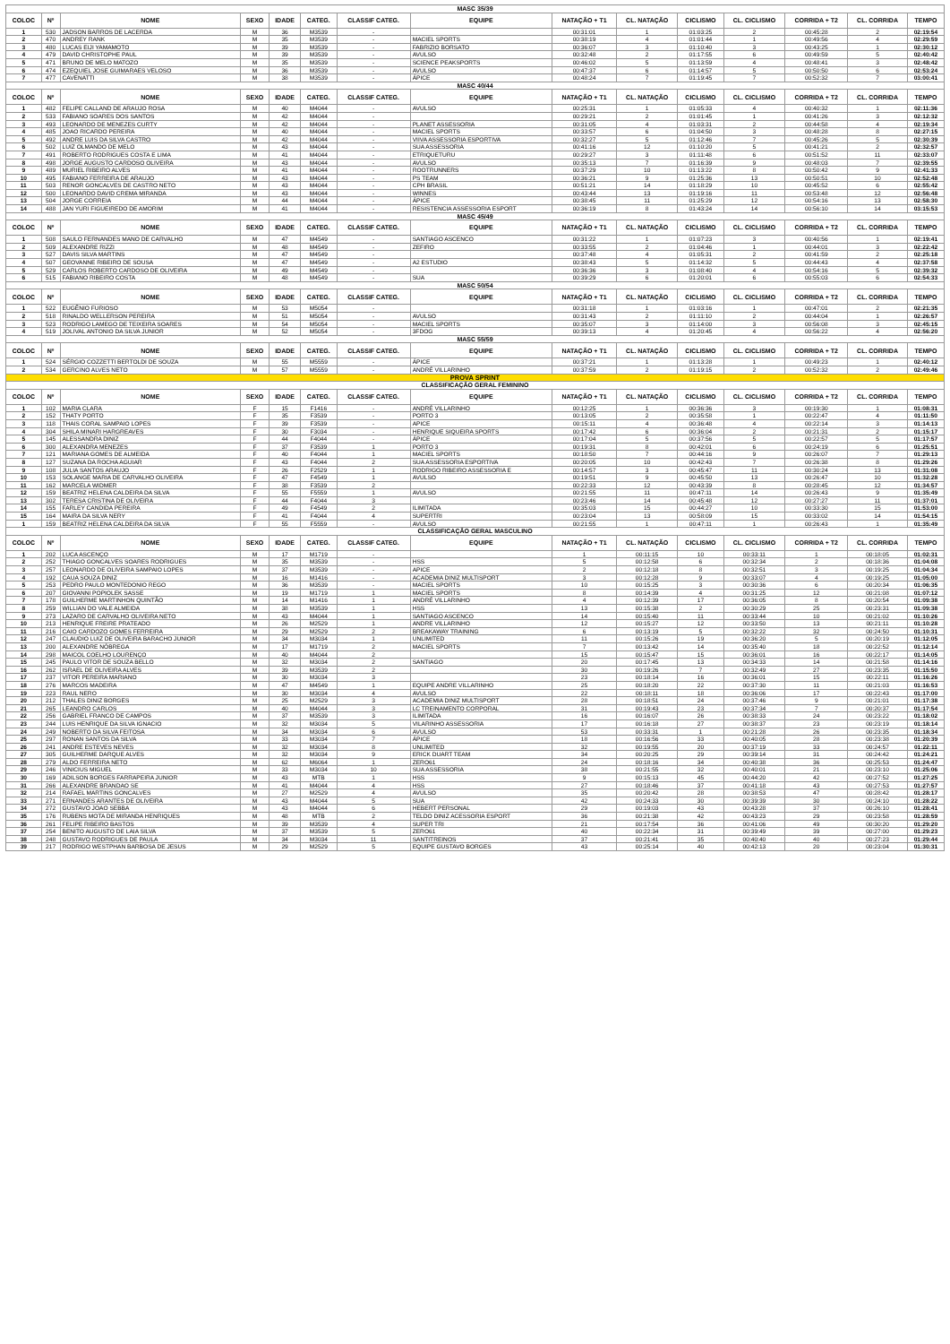| MASC 35/39 | | | | | | | | | | | | | | |
| COLOC | Nº | NOME | SEXO | IDADE | CATEG. | CLASSIF CATEG. | EQUIPE | NATAÇÃO + T1 | CL. NATAÇÃO | CICLISMO | CL. CICLISMO | CORRIDA + T2 | CL. CORRIDA | TEMPO |
| 1 | 530 | JADSON BARROS DE LACERDA | M | 36 | M3539 | - | | 00:31:01 | 1 | 01:03:25 | 2 | 00:45:28 | 2 | 02:19:54 |
| 2 | 470 | ANDREY RANK | M | 35 | M3539 | - | MACIEL SPORTS | 00:38:19 | 4 | 01:01:44 | 1 | 00:49:56 | 4 | 02:29:59 |
| 3 | 480 | LUCAS EIJI YAMAMOTO | M | 39 | M3539 | - | FABRIZIO BORSATO | 00:36:07 | 3 | 01:10:40 | 3 | 00:43:25 | 1 | 02:30:12 |
| 4 | 479 | DAVID CHRISTOPHE PAUL | M | 39 | M3539 | - | AVULSO | 00:32:48 | 2 | 01:17:55 | 6 | 00:49:59 | 5 | 02:40:42 |
| 5 | 471 | BRUNO DE MELO MATOZO | M | 35 | M3539 | - | SCIENCE PEAKSPORTS | 00:46:02 | 5 | 01:13:59 | 4 | 00:48:41 | 3 | 02:48:42 |
| 6 | 474 | EZEQUIEL JOSE GUIMARAES VELOSO | M | 36 | M3539 | - | AVULSO | 00:47:37 | 6 | 01:14:57 | 5 | 00:50:50 | 6 | 02:53:24 |
| 7 | 477 | CAVENATTI | M | 38 | M3539 | - | ÁPICE | 00:48:24 | 7 | 01:19:45 | 7 | 00:52:32 | 7 | 03:00:41 |
| MASC 40/44 | | | | | | | | | | | | | | |
| COLOC | Nº | NOME | SEXO | IDADE | CATEG. | CLASSIF CATEG. | EQUIPE | NATAÇÃO + T1 | CL. NATAÇÃO | CICLISMO | CL. CICLISMO | CORRIDA + T2 | CL. CORRIDA | TEMPO |
| 1 | 482 | FELIPE CALLAND DE ARAUJO ROSA | M | 40 | M4044 | - | AVULSO | 00:25:31 | 1 | 01:05:33 | 4 | 00:40:32 | 1 | 02:11:36 |
| 2 | 533 | FABIANO SOARES DOS SANTOS | M | 42 | M4044 | - | | 00:29:21 | 2 | 01:01:45 | 1 | 00:41:26 | 3 | 02:12:32 |
| 3 | 493 | LEONARDO DE MENEZES CURTY | M | 42 | M4044 | - | PLANET ASSESSORIA | 00:31:05 | 4 | 01:03:31 | 2 | 00:44:58 | 4 | 02:19:34 |
| 4 | 485 | JOAO RICARDO PEREIRA | M | 40 | M4044 | - | MACIEL SPORTS | 00:33:57 | 6 | 01:04:50 | 3 | 00:48:28 | 8 | 02:27:15 |
| 5 | 492 | ANDRE LUIS DA SILVA CASTRO | M | 42 | M4044 | - | VIIVA ASSESSORIA ESPORTIVA | 00:32:27 | 5 | 01:12:46 | 7 | 00:45:26 | 5 | 02:30:39 |
| 6 | 502 | LUIZ OLMANDO DE MELO | M | 43 | M4044 | - | SUA ASSESSORIA | 00:41:16 | 12 | 01:10:20 | 5 | 00:41:21 | 2 | 02:32:57 |
| 7 | 491 | ROBERTO RODRIGUES COSTA E LIMA | M | 41 | M4044 | - | ETRIQUETURU | 00:29:27 | 3 | 01:11:48 | 6 | 00:51:52 | 11 | 02:33:07 |
| 8 | 498 | JORGE AUGUSTO CARDOSO OLIVEIRA | M | 43 | M4044 | - | AVULSO | 00:35:13 | 7 | 01:16:39 | 9 | 00:48:03 | 7 | 02:39:55 |
| 9 | 489 | MURIEL RIBEIRO ALVES | M | 41 | M4044 | - | ROOTRUNNERS | 00:37:29 | 10 | 01:13:22 | 8 | 00:50:42 | 9 | 02:41:33 |
| 10 | 495 | FABIANO FERREIRA DE ARAUJO | M | 43 | M4044 | - | PS TEAM | 00:36:21 | 9 | 01:25:36 | 13 | 00:50:51 | 10 | 02:52:48 |
| 11 | 503 | RENOR GONCALVES DE CASTRO NETO | M | 43 | M4044 | - | CPH BRASIL | 00:51:21 | 14 | 01:18:29 | 10 | 00:45:52 | 6 | 02:55:42 |
| 12 | 500 | LEONARDO DAVID CREMA MIRANDA | M | 43 | M4044 | - | WINNES | 00:43:44 | 13 | 01:19:16 | 11 | 00:53:48 | 12 | 02:56:48 |
| 13 | 504 | JORGE CORREIA | M | 44 | M4044 | - | ÁPICE | 00:38:45 | 11 | 01:25:29 | 12 | 00:54:16 | 13 | 02:58:30 |
| 14 | 488 | JAN YURI FIGUEIREDO DE AMORIM | M | 41 | M4044 | - | RESISTENCIA ASSESSORIA ESPORT | 00:36:19 | 8 | 01:43:24 | 14 | 00:56:10 | 14 | 03:15:53 |
| MASC 45/49 | | | | | | | | | | | | | | |
| COLOC | Nº | NOME | SEXO | IDADE | CATEG. | CLASSIF CATEG. | EQUIPE | NATAÇÃO + T1 | CL. NATAÇÃO | CICLISMO | CL. CICLISMO | CORRIDA + T2 | CL. CORRIDA | TEMPO |
| 1 | 508 | SAULO FERNANDES MANO DE CARVALHO | M | 47 | M4549 | - | SANTIAGO ASCENCO | 00:31:22 | 1 | 01:07:23 | 3 | 00:40:56 | 1 | 02:19:41 |
| 2 | 509 | ALEXANDRE RIZZI | M | 48 | M4549 | - | ZEFIRO | 00:33:55 | 2 | 01:04:46 | 1 | 00:44:01 | 3 | 02:22:42 |
| 3 | 527 | DAVIS SILVA MARTINS | M | 47 | M4549 | - | | 00:37:48 | 4 | 01:05:31 | 2 | 00:41:59 | 2 | 02:25:18 |
| 4 | 507 | GEOVANNE RIBEIRO DE SOUSA | M | 47 | M4549 | - | A2 ESTUDIO | 00:38:43 | 5 | 01:14:32 | 5 | 00:44:43 | 4 | 02:37:58 |
| 5 | 529 | CARLOS ROBERTO CARDOSO DE OLIVEIRA | M | 49 | M4549 | - | | 00:36:36 | 3 | 01:08:40 | 4 | 00:54:16 | 5 | 02:39:32 |
| 6 | 515 | FABIANO RIBEIRO COSTA | M | 48 | M4549 | - | SUA | 00:39:29 | 6 | 01:20:01 | 6 | 00:55:03 | 6 | 02:54:33 |
| MASC 50/54 | | | | | | | | | | | | | | |
| COLOC | Nº | NOME | SEXO | IDADE | CATEG. | CLASSIF CATEG. | EQUIPE | NATAÇÃO + T1 | CL. NATAÇÃO | CICLISMO | CL. CICLISMO | CORRIDA + T2 | CL. CORRIDA | TEMPO |
| 1 | 522 | EUGÊNIO FURIOSO | M | 53 | M5054 | - | | 00:31:18 | 1 | 01:03:16 | 1 | 00:47:01 | 2 | 02:21:35 |
| 2 | 518 | RINALDO WELLERSON PEREIRA | M | 51 | M5054 | - | AVULSO | 00:31:43 | 2 | 01:11:10 | 2 | 00:44:04 | 1 | 02:26:57 |
| 3 | 523 | RODRIGO LAMEGO DE TEIXEIRA SOARES | M | 54 | M5054 | - | MACIEL SPORTS | 00:35:07 | 3 | 01:14:00 | 3 | 00:56:08 | 3 | 02:45:15 |
| 4 | 519 | JOLIVAL ANTONIO DA SILVA JUNIOR | M | 52 | M5054 | - | 3FDOG | 00:39:13 | 4 | 01:20:45 | 4 | 00:56:22 | 4 | 02:56:20 |
| MASC 55/59 | | | | | | | | | | | | | | |
| COLOC | Nº | NOME | SEXO | IDADE | CATEG. | CLASSIF CATEG. | EQUIPE | NATAÇÃO + T1 | CL. NATAÇÃO | CICLISMO | CL. CICLISMO | CORRIDA + T2 | CL. CORRIDA | TEMPO |
| 1 | 524 | SÉRGIO COZZETTI BERTOLDI DE SOUZA | M | 55 | M5559 | - | ÁPICE | 00:37:21 | 1 | 01:13:28 | 1 | 00:49:23 | 1 | 02:40:12 |
| 2 | 534 | GERCINO ALVES NETO | M | 57 | M5559 | - | ANDRÉ VILLARINHO | 00:37:59 | 2 | 01:19:15 | 2 | 00:52:32 | 2 | 02:49:46 |
| PROVA SPRINT | | | | | | | | | | | | | | |
| CLASSIFICAÇÃO GERAL FEMININO | | | | | | | | | | | | | | |
| COLOC | Nº | NOME | SEXO | IDADE | CATEG. | CLASSIF CATEG. | EQUIPE | NATAÇÃO + T1 | CL. NATAÇÃO | CICLISMO | CL. CICLISMO | CORRIDA + T2 | CL. CORRIDA | TEMPO |
| 1 | 102 | MARIA CLARA | F | 15 | F1416 | - | ANDRÉ VILLARINHO | 00:12:25 | 1 | 00:36:36 | 3 | 00:19:30 | 1 | 01:08:31 |
| 2 | 152 | THATY PORTO | F | 35 | F3539 | - | PORTO 3 | 00:13:05 | 2 | 00:35:58 | 1 | 00:22:47 | 4 | 01:11:50 |
| 3 | 118 | THAIS CORAL SAMPAIO LOPES | F | 39 | F3539 | - | APICE | 00:15:11 | 4 | 00:36:48 | 4 | 00:22:14 | 3 | 01:14:13 |
| 4 | 304 | SHILA MINARI HARGREAVES | F | 30 | F3034 | - | HENRIQUE SIQUEIRA SPORTS | 00:17:42 | 6 | 00:36:04 | 2 | 00:21:31 | 2 | 01:15:17 |
| 5 | 145 | ALESSANDRA DINIZ | F | 44 | F4044 | - | ÁPICE | 00:17:04 | 5 | 00:37:56 | 5 | 00:22:57 | 5 | 01:17:57 |
| 6 | 300 | ALEXANDRA MENEZES | F | 37 | F3539 | 1 | PORTO 3 | 00:19:31 | 8 | 00:42:01 | 6 | 00:24:19 | 6 | 01:25:51 |
| 7 | 121 | MARIANA GOMES DE ALMEIDA | F | 40 | F4044 | 1 | MACIEL SPORTS | 00:18:50 | 7 | 00:44:16 | 9 | 00:26:07 | 7 | 01:29:13 |
| 8 | 127 | SUZANA DA ROCHA AGUIAR | F | 43 | F4044 | 2 | SUA ASSESSORIA ESPORTIVA | 00:20:05 | 10 | 00:42:43 | 7 | 00:26:38 | 8 | 01:29:26 |
| 9 | 108 | JULIA SANTOS ARAUJO | F | 26 | F2529 | 1 | RODRIGO RIBEIRO ASSESSORIA E | 00:14:57 | 3 | 00:45:47 | 11 | 00:30:24 | 13 | 01:31:08 |
| 10 | 153 | SOLANGE MARIA DE CARVALHO OLIVEIRA | F | 47 | F4549 | 1 | AVULSO | 00:19:51 | 9 | 00:45:50 | 13 | 00:26:47 | 10 | 01:32:28 |
| 11 | 162 | MARCELA WIDMER | F | 38 | F3539 | 2 | | 00:22:33 | 12 | 00:43:39 | 8 | 00:28:45 | 12 | 01:34:57 |
| 12 | 159 | BEATRIZ HELENA CALDEIRA DA SILVA | F | 55 | F5559 | 1 | AVULSO | 00:21:55 | 11 | 00:47:11 | 14 | 00:26:43 | 9 | 01:35:49 |
| 13 | 302 | TERESA CRISTINA DE OLIVEIRA | F | 44 | F4044 | 3 | | 00:23:46 | 14 | 00:45:48 | 12 | 00:27:27 | 11 | 01:37:01 |
| 14 | 155 | FARLEY CANDIDA PEREIRA | F | 49 | F4549 | 2 | ILIMITADA | 00:35:03 | 15 | 00:44:27 | 10 | 00:33:30 | 15 | 01:53:00 |
| 15 | 164 | MAIRA DA SILVA NERY | F | 41 | F4044 | 4 | SUPERTRI | 00:23:04 | 13 | 00:58:09 | 15 | 00:33:02 | 14 | 01:54:15 |
| 1 | 159 | BEATRIZ HELENA CALDEIRA DA SILVA | F | 55 | F5559 | - | AVULSO | 00:21:55 | 1 | 00:47:11 | 1 | 00:26:43 | 1 | 01:35:49 |
| CLASSIFICAÇÃO GERAL MASCULINO | | | | | | | | | | | | | | |
| COLOC | Nº | NOME | SEXO | IDADE | CATEG. | CLASSIF CATEG. | EQUIPE | NATAÇÃO + T1 | CL. NATAÇÃO | CICLISMO | CL. CICLISMO | CORRIDA + T2 | CL. CORRIDA | TEMPO |
| 1 | 202 | LUCA ASCENÇO | M | 17 | M1719 | - | | 1 | 00:11:15 | 10 | 00:33:11 | 1 | 00:18:05 | 01:02:31 |
| 2 | 252 | THIAGO GONCALVES SOARES RODRIGUES | M | 35 | M3539 | - | HSS | 5 | 00:12:58 | 6 | 00:32:34 | 2 | 00:18:36 | 01:04:08 |
| 3 | 257 | LEONARDO DE OLIVEIRA SAMPAIO LOPES | M | 37 | M3539 | - | APICE | 2 | 00:12:18 | 8 | 00:32:51 | 3 | 00:19:25 | 01:04:34 |
| 4 | 192 | CAUA SOUZA DINIZ | M | 16 | M1416 | - | ACADEMIA DINIZ MULTISPORT | 3 | 00:12:28 | 9 | 00:33:07 | 4 | 00:19:25 | 01:05:00 |
| 5 | 253 | PEDRO PAULO MONTEDONIO REGO | M | 36 | M3539 | - | MACIEL SPORTS | 10 | 00:15:25 | 3 | 00:30:36 | 6 | 00:20:34 | 01:06:35 |
| 6 | 207 | GIOVANNI POPIOLEK SASSE | M | 19 | M1719 | 1 | MACIEL SPORTS | 8 | 00:14:39 | 4 | 00:31:25 | 12 | 00:21:08 | 01:07:12 |
| 7 | 178 | GUILHERME MARTINHON QUINTÃO | M | 14 | M1416 | 1 | ANDRÉ VILLARINHO | 4 | 00:12:39 | 17 | 00:36:05 | 8 | 00:20:54 | 01:09:38 |
| 8 | 259 | WILLIAN DO VALE ALMEIDA | M | 38 | M3539 | 1 | HSS | 13 | 00:15:38 | 2 | 00:30:29 | 25 | 00:23:31 | 01:09:38 |
| 9 | 273 | LAZARO DE CARVALHO OLIVEIRA NETO | M | 43 | M4044 | 1 | SANTIAGO ASCENCO | 14 | 00:15:40 | 11 | 00:33:44 | 10 | 00:21:02 | 01:10:26 |
| 10 | 213 | HENRIQUE FREIRE PRATEADO | M | 26 | M2529 | 1 | ANDRE VILLARINHO | 12 | 00:15:27 | 12 | 00:33:50 | 13 | 00:21:11 | 01:10:28 |
| 11 | 216 | CAIO CARDOZO GOMES FERREIRA | M | 29 | M2529 | 2 | BREAKAWAY TRAINING | 6 | 00:13:19 | 5 | 00:32:22 | 32 | 00:24:50 | 01:10:31 |
| 12 | 247 | CLAUDIO LUIZ DE OLIVEIRA BARACHO JUNIOR | M | 34 | M3034 | 1 | UNLIMITED | 11 | 00:15:26 | 19 | 00:36:20 | 5 | 00:20:19 | 01:12:05 |
| 13 | 200 | ALEXANDRE NÓBREGA | M | 17 | M1719 | 2 | MACIEL SPORTS | 7 | 00:13:42 | 14 | 00:35:40 | 18 | 00:22:52 | 01:12:14 |
| 14 | 298 | MAICOL COELHO LOURENÇO | M | 40 | M4044 | 2 | | 15 | 00:15:47 | 15 | 00:36:01 | 16 | 00:22:17 | 01:14:05 |
| 15 | 245 | PAULO VITOR DE SOUZA BELLO | M | 32 | M3034 | 2 | SANTIAGO | 20 | 00:17:45 | 13 | 00:34:33 | 14 | 00:21:58 | 01:14:16 |
| 16 | 262 | ISRAEL DE OLIVEIRA ALVES | M | 39 | M3539 | 2 | | 30 | 00:19:26 | 7 | 00:32:49 | 27 | 00:23:35 | 01:15:50 |
| 17 | 237 | VITOR PEREIRA MARIANO | M | 30 | M3034 | 3 | | 23 | 00:18:14 | 16 | 00:36:01 | 15 | 00:22:11 | 01:16:26 |
| 18 | 276 | MARCOS MADEIRA | M | 47 | M4549 | 1 | EQUIPE ANDRE VILLARINHO | 25 | 00:18:20 | 22 | 00:37:30 | 11 | 00:21:03 | 01:16:53 |
| 19 | 223 | RAUL NERO | M | 30 | M3034 | 4 | AVULSO | 22 | 00:18:11 | 18 | 00:36:06 | 17 | 00:22:43 | 01:17:00 |
| 20 | 212 | THALES DINIZ BORGES | M | 25 | M2529 | 3 | ACADEMIA DINIZ MULTISPORT | 28 | 00:18:51 | 24 | 00:37:46 | 9 | 00:21:01 | 01:17:38 |
| 21 | 265 | LEANDRO CARLOS | M | 40 | M4044 | 3 | LC TREINAMENTO CORPORAL | 31 | 00:19:43 | 23 | 00:37:34 | 7 | 00:20:37 | 01:17:54 |
| 22 | 256 | GABRIEL FRANCO DE CAMPOS | M | 37 | M3539 | 3 | ILIMITADA | 16 | 00:16:07 | 26 | 00:38:33 | 24 | 00:23:22 | 01:18:02 |
| 23 | 244 | LUIS HENRIQUE DA SILVA IGNACIO | M | 32 | M3034 | 5 | VILARINHO ASSESSORIA | 17 | 00:16:18 | 27 | 00:38:37 | 23 | 00:23:19 | 01:18:14 |
| 24 | 249 | NOBERTO DA SILVA FEITOSA | M | 34 | M3034 | 6 | AVULSO | 53 | 00:33:31 | 1 | 00:21:28 | 26 | 00:23:35 | 01:18:34 |
| 25 | 297 | RONAN SANTOS DA SILVA | M | 33 | M3034 | 7 | ÁPICE | 18 | 00:16:56 | 33 | 00:40:05 | 28 | 00:23:38 | 01:20:39 |
| 26 | 241 | ANDRE ESTEVES NEVES | M | 32 | M3034 | 8 | UNLIMITED | 32 | 00:19:55 | 20 | 00:37:19 | 33 | 00:24:57 | 01:22:11 |
| 27 | 305 | GUILHERME DARQUE ALVES | M | 32 | M3034 | 9 | ERICK DUART TEAM | 34 | 00:20:25 | 29 | 00:39:14 | 31 | 00:24:42 | 01:24:21 |
| 28 | 279 | ALDO FERREIRA NETO | M | 62 | M6064 | 1 | ZERO61 | 24 | 00:18:16 | 34 | 00:40:38 | 36 | 00:25:53 | 01:24:47 |
| 29 | 246 | VINICIUS MIGUEL | M | 33 | M3034 | 10 | SUA ASSESSORIA | 38 | 00:21:55 | 32 | 00:40:01 | 21 | 00:23:10 | 01:25:06 |
| 30 | 169 | ADILSON BORGES FARRAPEIRA JUNIOR | M | 43 | MTB | 1 | HSS | 9 | 00:15:13 | 45 | 00:44:20 | 42 | 00:27:52 | 01:27:25 |
| 31 | 266 | ALEXANDRE BRANDAO SE | M | 41 | M4044 | 4 | HSS | 27 | 00:18:46 | 37 | 00:41:18 | 43 | 00:27:53 | 01:27:57 |
| 32 | 214 | RAFAEL MARTINS GONCALVES | M | 27 | M2529 | 4 | AVULSO | 35 | 00:20:42 | 28 | 00:38:53 | 47 | 00:28:42 | 01:28:17 |
| 33 | 271 | ERNANDES ARANTES DE OLIVEIRA | M | 43 | M4044 | 5 | SUA | 42 | 00:24:33 | 30 | 00:39:39 | 30 | 00:24:10 | 01:28:22 |
| 34 | 272 | GUSTAVO JOAO SEBBA | M | 43 | M4044 | 6 | HEBERT PERSONAL | 29 | 00:19:03 | 43 | 00:43:28 | 37 | 00:26:10 | 01:28:41 |
| 35 | 176 | RUBENS MOTA DE MIRANDA HENRIQUES | M | 48 | MTB | 2 | TELDO DINIZ ACESSORIA ESPORT | 36 | 00:21:38 | 42 | 00:43:23 | 29 | 00:23:58 | 01:28:59 |
| 36 | 261 | FELIPE RIBEIRO BASTOS | M | 39 | M3539 | 4 | SUPER TRI | 21 | 00:17:54 | 36 | 00:41:06 | 49 | 00:30:20 | 01:29:20 |
| 37 | 254 | BENITO AUGUSTO DE LAIA SILVA | M | 37 | M3539 | 5 | ZERO61 | 40 | 00:22:34 | 31 | 00:39:49 | 39 | 00:27:00 | 01:29:23 |
| 38 | 248 | GUSTAVO RODRIGUES DE PAULA | M | 34 | M3034 | 11 | SANTITREINOS | 37 | 00:21:41 | 35 | 00:40:40 | 40 | 00:27:23 | 01:29:44 |
| 39 | 217 | RODRIGO WESTPHAN BARBOSA DE JESUS | M | 29 | M2529 | 5 | EQUIPE GUSTAVO BORGES | 43 | 00:25:14 | 40 | 00:42:13 | 20 | 00:23:04 | 01:30:31 |